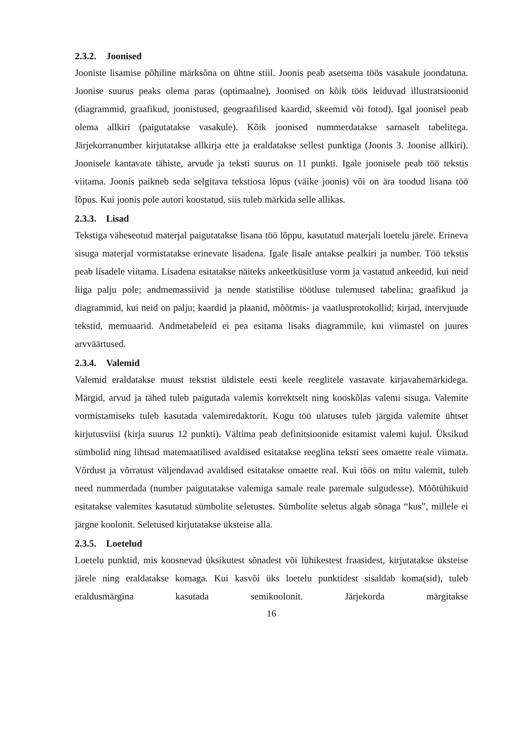2.3.2. Joonised
Jooniste lisamise põhiline märksõna on ühtne stiil. Joonis peab asetsema töös vasakule joondatuna. Joonise suurus peaks olema paras (optimaalne). Joonised on kõik töös leiduvad illustratsioonid (diagrammid, graafikud, joonistused, geograafilised kaardid, skeemid või fotod). Igal joonisel peab olema allkiri (paigutatakse vasakule). Kõik joonised nummerdatakse sarnaselt tabelitega. Järjekorranumber kirjutatakse allkirja ette ja eraldatakse sellest punktiga (Joonis 3. Joonise allkiri). Joonisele kantavate tähiste, arvude ja teksti suurus on 11 punkti. Igale joonisele peab töö tekstis viitama. Joonis paikneb seda selgitava tekstiosa lõpus (väike joonis) või on ära toodud lisana töö lõpus. Kui joonis pole autori koostatud, siis tuleb märkida selle allikas.
2.3.3. Lisad
Tekstiga väheseotud materjal paigutatakse lisana töö lõppu, kasutatud materjali loetelu järele. Erineva sisuga materjal vormistatakse erinevate lisadena. Igale lisale antakse pealkiri ja number. Töö tekstis peab lisadele viitama. Lisadena esitatakse näiteks ankeetküsitluse vorm ja vastatud ankeedid, kui neid liiga palju pole; andmemassiivid ja nende statistilise töötluse tulemused tabelina; graafikud ja diagrammid, kui neid on palju; kaardid ja plaanid, mõõtmis- ja vaatlusprotokollid; kirjad, intervjuude tekstid, memuaarid. Andmetabeleid ei pea esitama lisaks diagrammile, kui viimastel on juures arvväärtused.
2.3.4. Valemid
Valemid eraldatakse muust tekstist üldistele eesti keele reeglitele vastavate kirjavahemärkidega. Märgid, arvud ja tähed tuleb paigutada valemis korrektselt ning kooskõlas valemi sisuga. Valemite vormistamiseks tuleb kasutada valemiredaktorit. Kogu töö ulatuses tuleb järgida valemite ühtset kirjutusviisi (kirja suurus 12 punkti). Vältima peab definitsioonide esitamist valemi kujul. Üksikud sümbolid ning lihtsad matemaatilised avaldised esitatakse reeglina teksti sees omaette reale viimata. Võrdust ja võrratust väljendavad avaldised esitatakse omaette real. Kui töös on mitu valemit, tuleb need nummerdada (number paigutatakse valemiga samale reale paremale sulgudesse). Mõõtühikuid esitatakse valemites kasutatud sümbolite seletustes. Sümbolite seletus algab sõnaga “kus”, millele ei järgne koolonit. Seletused kirjutatakse üksteise alla.
2.3.5. Loetelud
Loetelu punktid, mis koosnevad üksikutest sõnadest või lühikestest fraasidest, kirjutatakse üksteise järele ning eraldatakse komaga. Kui kasvõi üks loetelu punktidest sisaldab koma(sid), tuleb eraldusmärgina kasutada semikoolonit. Järjekorda märgitakse
16